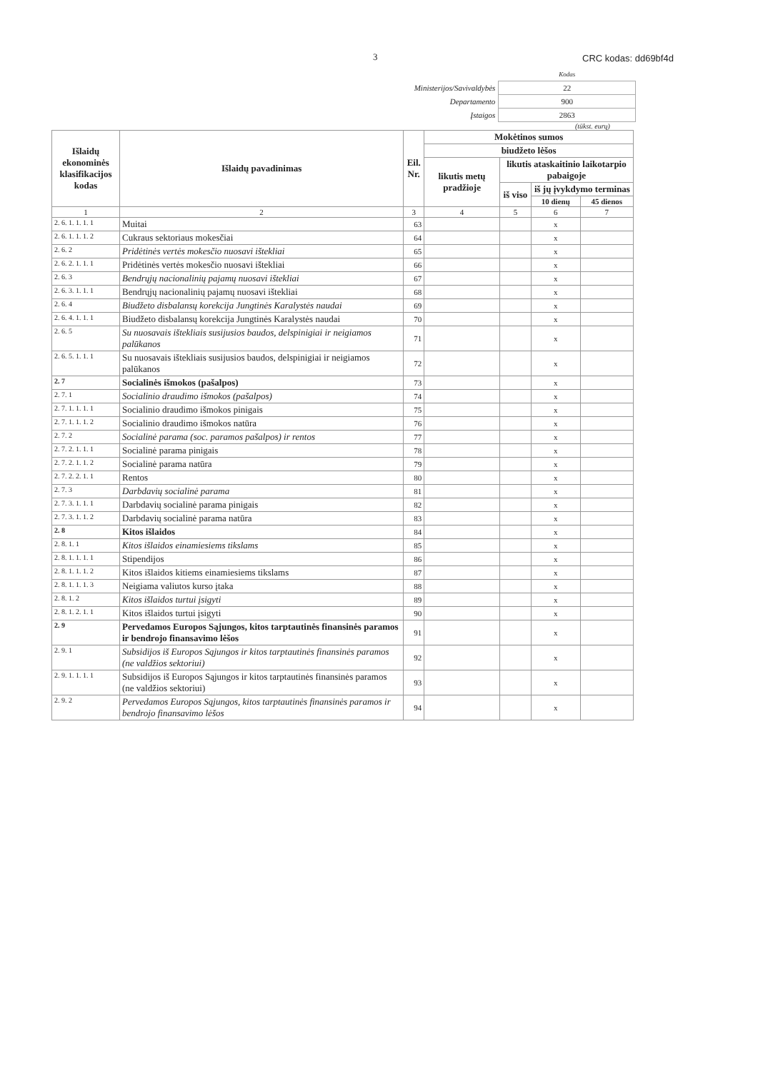3 CRC kodas: dd69bf4d
| | Kodas |
| Ministerijos/Savivaldybės | 22 |
| Departamento | 900 |
| Įstaigos | 2863 |
(tūkst. eurų)
| Išlaidų ekonominės klasifikacijos kodas | Išlaidų pavadinimas | Eil. Nr. | Mokėtinos sumos | | | |
| --- | --- | --- | --- | --- | --- | --- |
| | | | biudžeto lėšos | | | |
| | | | likutis metų pradžioje | likutis ataskaitinio laikotarpio pabaigoje | | |
| | | | | iš viso | iš jų įvykdymo terminas | |
| | | | | | 10 dienų | 45 dienos |
| 1 | 2 | 3 | 4 | 5 | 6 | 7 |
| 2. 6. 1. 1. 1. 1 | Muitai | 63 | | | x | |
| 2. 6. 1. 1. 1. 2 | Cukraus sektoriaus mokesčiai | 64 | | | x | |
| 2. 6. 2 | Pridėtinės vertės mokesčio nuosavi ištekliai | 65 | | | x | |
| 2. 6. 2. 1. 1. 1 | Pridėtinės vertės mokesčio nuosavi ištekliai | 66 | | | x | |
| 2. 6. 3 | Bendrųjų nacionalinių pajamų nuosavi ištekliai | 67 | | | x | |
| 2. 6. 3. 1. 1. 1 | Bendrųjų nacionalinių pajamų nuosavi ištekliai | 68 | | | x | |
| 2. 6. 4 | Biudžeto disbalansų korekcija Jungtinės Karalystės naudai | 69 | | | x | |
| 2. 6. 4. 1. 1. 1 | Biudžeto disbalansų korekcija Jungtinės Karalystės naudai | 70 | | | x | |
| 2. 6. 5 | Su nuosavais ištekliais susijusios baudos, delspinigiai ir neigiamos palūkanos | 71 | | | x | |
| 2. 6. 5. 1. 1. 1 | Su nuosavais ištekliais susijusios baudos, delspinigiai ir neigiamos palūkanos | 72 | | | x | |
| 2. 7 | Socialinės išmokos (pašalpos) | 73 | | | x | |
| 2. 7. 1 | Socialinio draudimo išmokos (pašalpos) | 74 | | | x | |
| 2. 7. 1. 1. 1. 1 | Socialinio draudimo išmokos pinigais | 75 | | | x | |
| 2. 7. 1. 1. 1. 2 | Socialinio draudimo išmokos natūra | 76 | | | x | |
| 2. 7. 2 | Socialinė parama (soc. paramos pašalpos) ir rentos | 77 | | | x | |
| 2. 7. 2. 1. 1. 1 | Socialinė parama pinigais | 78 | | | x | |
| 2. 7. 2. 1. 1. 2 | Socialinė parama natūra | 79 | | | x | |
| 2. 7. 2. 2. 1. 1 | Rentos | 80 | | | x | |
| 2. 7. 3 | Darbdavių socialinė parama | 81 | | | x | |
| 2. 7. 3. 1. 1. 1 | Darbdavių socialinė parama pinigais | 82 | | | x | |
| 2. 7. 3. 1. 1. 2 | Darbdavių socialinė parama natūra | 83 | | | x | |
| 2. 8 | Kitos išlaidos | 84 | | | x | |
| 2. 8. 1. 1 | Kitos išlaidos einamiesiems tikslams | 85 | | | x | |
| 2. 8. 1. 1. 1. 1 | Stipendijos | 86 | | | x | |
| 2. 8. 1. 1. 1. 2 | Kitos išlaidos kitiems einamiesiems tikslams | 87 | | | x | |
| 2. 8. 1. 1. 1. 3 | Neigiama valiutos kurso įtaka | 88 | | | x | |
| 2. 8. 1. 2 | Kitos išlaidos turtui įsigyti | 89 | | | x | |
| 2. 8. 1. 2. 1. 1 | Kitos išlaidos turtui įsigyti | 90 | | | x | |
| 2. 9 | Pervedamos Europos Sąjungos, kitos tarptautinės finansinės paramos ir bendrojo finansavimo lėšos | 91 | | | x | |
| 2. 9. 1 | Subsidijos iš Europos Sąjungos ir kitos tarptautinės finansinės paramos (ne valdžios sektoriui) | 92 | | | x | |
| 2. 9. 1. 1. 1. 1 | Subsidijos iš Europos Sąjungos ir kitos tarptautinės finansinės paramos (ne valdžios sektoriui) | 93 | | | x | |
| 2. 9. 2 | Pervedamos Europos Sąjungos, kitos tarptautinės finansinės paramos ir bendrojo finansavimo lėšos | 94 | | | x | |